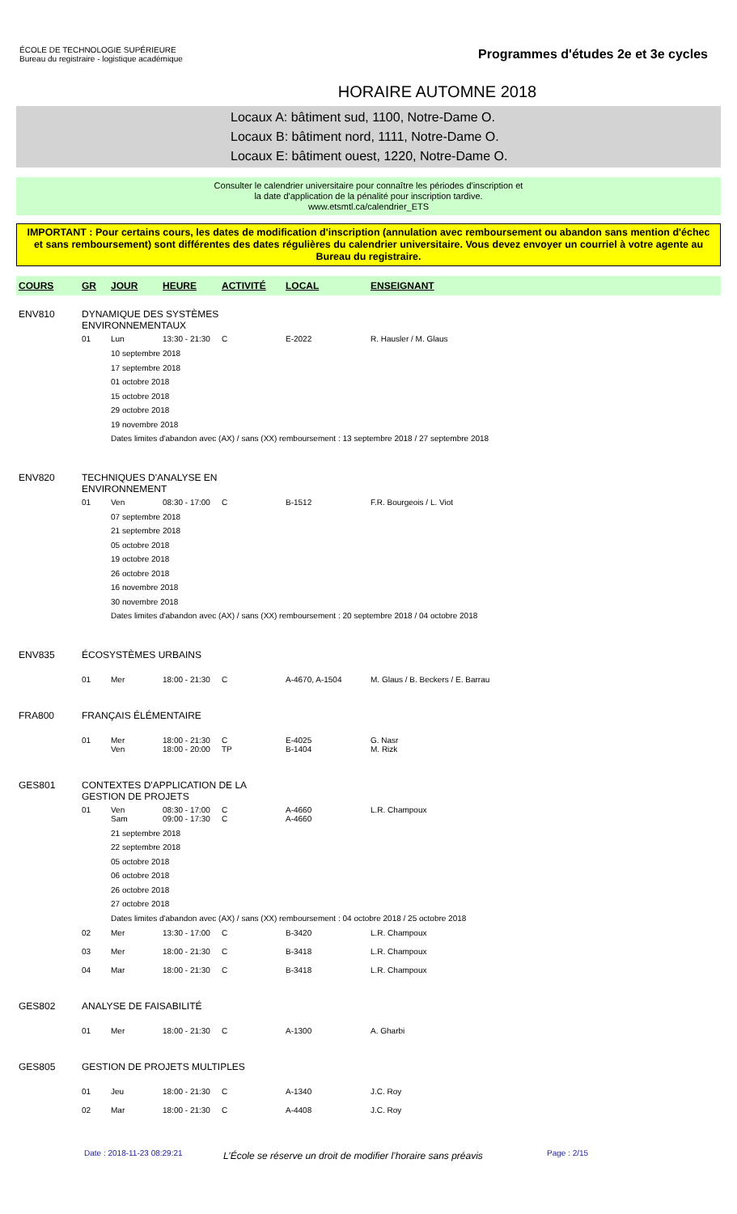ÉCOLE DE TECHNOLOGIE SUPÉRIEURE
Bureau du registraire - logistique académique
Programmes d'études 2e et 3e cycles
HORAIRE AUTOMNE 2018
Locaux A: bâtiment sud, 1100, Notre-Dame O.
Locaux B: bâtiment nord, 1111, Notre-Dame O.
Locaux E: bâtiment ouest, 1220, Notre-Dame O.
Consulter le calendrier universitaire pour connaître les périodes d'inscription et
la date d'application de la pénalité pour inscription tardive.
www.etsmtl.ca/calendrier_ETS
IMPORTANT : Pour certains cours, les dates de modification d'inscription (annulation avec remboursement ou abandon sans mention d'échec et sans remboursement) sont différentes des dates régulières du calendrier universitaire. Vous devez envoyer un courriel à votre agente au Bureau du registraire.
| COURS | GR | JOUR | HEURE | ACTIVITÉ | LOCAL | ENSEIGNANT |
| --- | --- | --- | --- | --- | --- | --- |
| ENV810 | DYNAMIQUE DES SYSTÈMES ENVIRONNEMENTAUX | | | | | |
| | 01 | Lun | 13:30 - 21:30 | C | E-2022 | R. Hausler / M. Glaus |
| | | 10 septembre 2018 17 septembre 2018 01 octobre 2018 15 octobre 2018 29 octobre 2018 19 novembre 2018 Dates limites d'abandon avec (AX) / sans (XX) remboursement : 13 septembre 2018 / 27 septembre 2018 | | | | |
| ENV820 | TECHNIQUES D'ANALYSE EN ENVIRONNEMENT | | | | | |
| | 01 | Ven | 08:30 - 17:00 | C | B-1512 | F.R. Bourgeois / L. Viot |
| | | 07 septembre 2018 21 septembre 2018 05 octobre 2018 19 octobre 2018 26 octobre 2018 16 novembre 2018 30 novembre 2018 Dates limites d'abandon avec (AX) / sans (XX) remboursement : 20 septembre 2018 / 04 octobre 2018 | | | | |
| ENV835 | ÉCOSYSTÈMES URBAINS | | | | | |
| | 01 | Mer | 18:00 - 21:30 | C | A-4670, A-1504 | M. Glaus / B. Beckers / E. Barrau |
| FRA800 | FRANÇAIS ÉLÉMENTAIRE | | | | | |
| | 01 | Mer Ven | 18:00 - 21:30 18:00 - 20:00 | C TP | E-4025 B-1404 | G. Nasr M. Rizk |
| GES801 | CONTEXTES D'APPLICATION DE LA GESTION DE PROJETS | | | | | |
| | 01 | Ven Sam | 08:30 - 17:00 09:00 - 17:30 | C C | A-4660 A-4660 | L.R. Champoux |
| | | 21 septembre 2018 22 septembre 2018 05 octobre 2018 06 octobre 2018 26 octobre 2018 27 octobre 2018 Dates limites d'abandon avec (AX) / sans (XX) remboursement : 04 octobre 2018 / 25 octobre 2018 | | | | |
| | 02 | Mer | 13:30 - 17:00 | C | B-3420 | L.R. Champoux |
| | 03 | Mer | 18:00 - 21:30 | C | B-3418 | L.R. Champoux |
| | 04 | Mar | 18:00 - 21:30 | C | B-3418 | L.R. Champoux |
| GES802 | ANALYSE DE FAISABILITÉ | | | | | |
| | 01 | Mer | 18:00 - 21:30 | C | A-1300 | A. Gharbi |
| GES805 | GESTION DE PROJETS MULTIPLES | | | | | |
| | 01 | Jeu | 18:00 - 21:30 | C | A-1340 | J.C. Roy |
| | 02 | Mar | 18:00 - 21:30 | C | A-4408 | J.C. Roy |
Date : 2018-11-23 08:29:21
L’École se réserve un droit de modifier l’horaire sans préavis
Page : 2/15